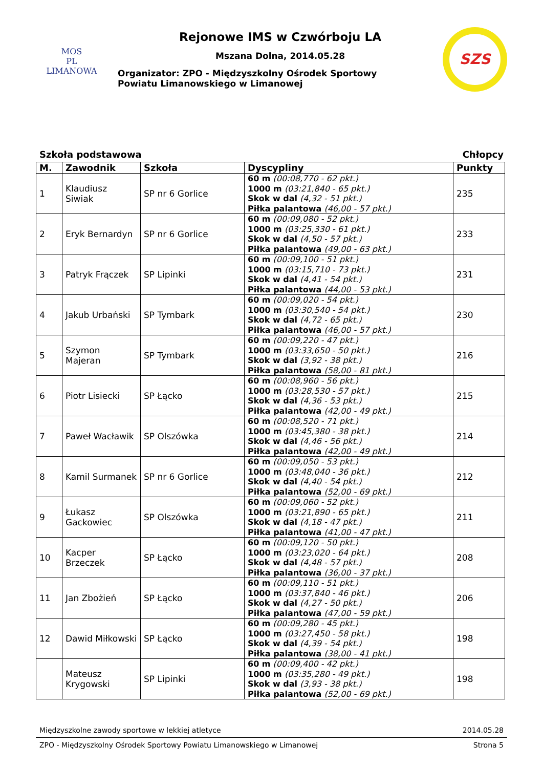MOS
PL
LIMANOWA
Rejonowe IMS w Czwórboju LA
Mszana Dolna, 2014.05.28
Organizator: ZPO - Międzyszkolny Ośrodek Sportowy
Powiatu Limanowskiego w Limanowej
SZS
Szkoła podstawowa Chłopcy
| M. | Zawodnik | Szkoła | Dyscypliny | Punkty |
| --- | --- | --- | --- | --- |
| 1 | Klaudiusz Siwiak | SP nr 6 Gorlice | 60 m (00:08,770 - 62 pkt.) 1000 m (03:21,840 - 65 pkt.) Skok w dal (4,32 - 51 pkt.) Piłka palantowa (46,00 - 57 pkt.) | 235 |
| 2 | Eryk Bernardyn | SP nr 6 Gorlice | 60 m (00:09,080 - 52 pkt.) 1000 m (03:25,330 - 61 pkt.) Skok w dal (4,50 - 57 pkt.) Piłka palantowa (49,00 - 63 pkt.) | 233 |
| 3 | Patryk Frączek | SP Lipinki | 60 m (00:09,100 - 51 pkt.) 1000 m (03:15,710 - 73 pkt.) Skok w dal (4,41 - 54 pkt.) Piłka palantowa (44,00 - 53 pkt.) | 231 |
| 4 | Jakub Urbański | SP Tymbark | 60 m (00:09,020 - 54 pkt.) 1000 m (03:30,540 - 54 pkt.) Skok w dal (4,72 - 65 pkt.) Piłka palantowa (46,00 - 57 pkt.) | 230 |
| 5 | Szymon Majeran | SP Tymbark | 60 m (00:09,220 - 47 pkt.) 1000 m (03:33,650 - 50 pkt.) Skok w dal (3,92 - 38 pkt.) Piłka palantowa (58,00 - 81 pkt.) | 216 |
| 6 | Piotr Lisiecki | SP Łącko | 60 m (00:08,960 - 56 pkt.) 1000 m (03:28,530 - 57 pkt.) Skok w dal (4,36 - 53 pkt.) Piłka palantowa (42,00 - 49 pkt.) | 215 |
| 7 | Paweł Wacławik | SP Olszówka | 60 m (00:08,520 - 71 pkt.) 1000 m (03:45,380 - 38 pkt.) Skok w dal (4,46 - 56 pkt.) Piłka palantowa (42,00 - 49 pkt.) | 214 |
| 8 | Kamil Surmanek | SP nr 6 Gorlice | 60 m (00:09,050 - 53 pkt.) 1000 m (03:48,040 - 36 pkt.) Skok w dal (4,40 - 54 pkt.) Piłka palantowa (52,00 - 69 pkt.) | 212 |
| 9 | Łukasz Gackowiec | SP Olszówka | 60 m (00:09,060 - 52 pkt.) 1000 m (03:21,890 - 65 pkt.) Skok w dal (4,18 - 47 pkt.) Piłka palantowa (41,00 - 47 pkt.) | 211 |
| 10 | Kacper Brzeczek | SP Łącko | 60 m (00:09,120 - 50 pkt.) 1000 m (03:23,020 - 64 pkt.) Skok w dal (4,48 - 57 pkt.) Piłka palantowa (36,00 - 37 pkt.) | 208 |
| 11 | Jan Zbożień | SP Łącko | 60 m (00:09,110 - 51 pkt.) 1000 m (03:37,840 - 46 pkt.) Skok w dal (4,27 - 50 pkt.) Piłka palantowa (47,00 - 59 pkt.) | 206 |
| 12 | Dawid Miłkowski | SP Łącko | 60 m (00:09,280 - 45 pkt.) 1000 m (03:27,450 - 58 pkt.) Skok w dal (4,39 - 54 pkt.) Piłka palantowa (38,00 - 41 pkt.) | 198 |
| | Mateusz Krygowski | SP Lipinki | 60 m (00:09,400 - 42 pkt.) 1000 m (03:35,280 - 49 pkt.) Skok w dal (3,93 - 38 pkt.) Piłka palantowa (52,00 - 69 pkt.) | 198 |
Międzyszkolne zawody sportowe w lekkiej atletyce 2014.05.28
ZPO - Międzyszkolny Ośrodek Sportowy Powiatu Limanowskiego w Limanowej Strona 5